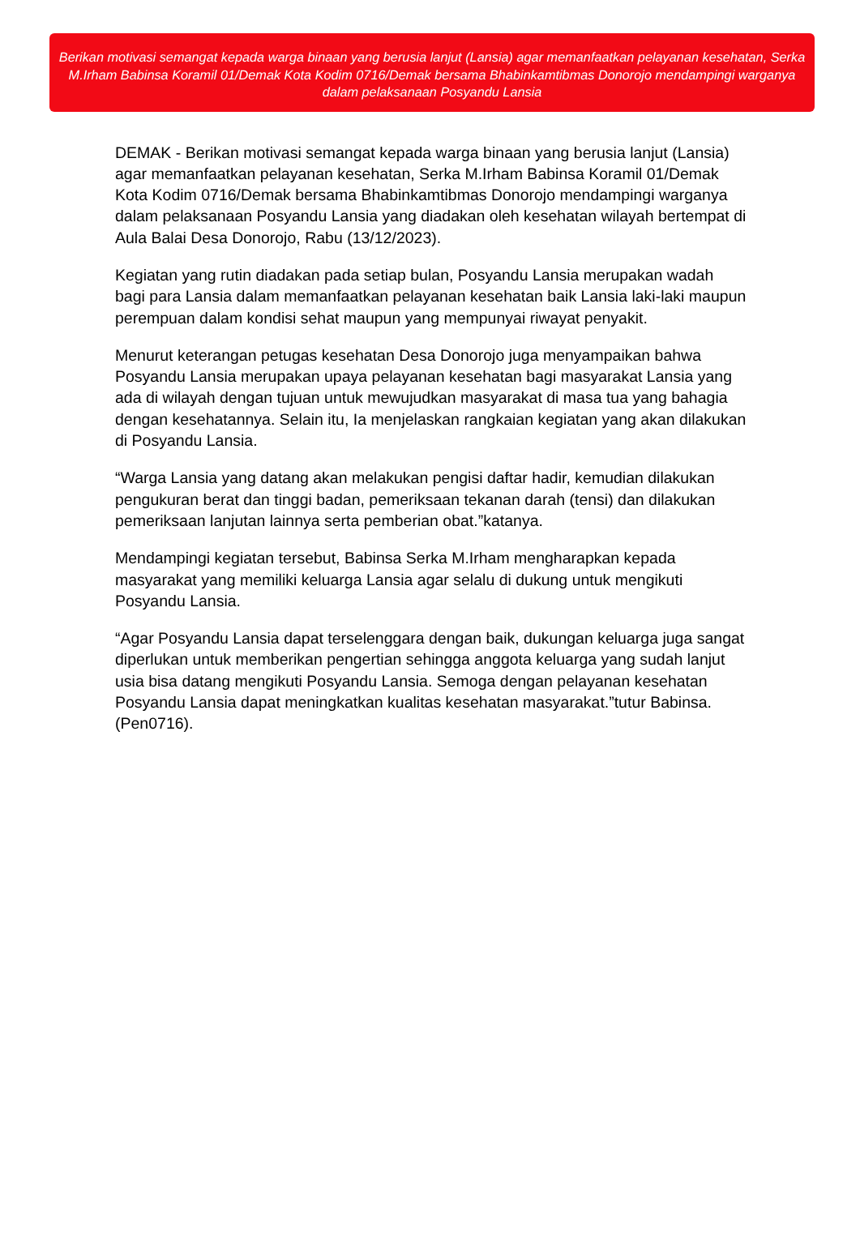Berikan motivasi semangat kepada warga binaan yang berusia lanjut (Lansia) agar memanfaatkan pelayanan kesehatan, Serka M.Irham Babinsa Koramil 01/Demak Kota Kodim 0716/Demak bersama Bhabinkamtibmas Donorojo mendampingi warganya dalam pelaksanaan Posyandu Lansia
DEMAK - Berikan motivasi semangat kepada warga binaan yang berusia lanjut (Lansia) agar memanfaatkan pelayanan kesehatan, Serka M.Irham Babinsa Koramil 01/Demak Kota Kodim 0716/Demak bersama Bhabinkamtibmas Donorojo mendampingi warganya dalam pelaksanaan Posyandu Lansia yang diadakan oleh kesehatan wilayah bertempat di Aula Balai Desa Donorojo, Rabu (13/12/2023).
Kegiatan yang rutin diadakan pada setiap bulan, Posyandu Lansia merupakan wadah bagi para Lansia dalam memanfaatkan pelayanan kesehatan baik Lansia laki-laki maupun perempuan dalam kondisi sehat maupun yang mempunyai riwayat penyakit.
Menurut keterangan petugas kesehatan Desa Donorojo juga menyampaikan bahwa Posyandu Lansia merupakan upaya pelayanan kesehatan bagi masyarakat Lansia yang ada di wilayah dengan tujuan untuk mewujudkan masyarakat di masa tua yang bahagia dengan kesehatannya. Selain itu, Ia menjelaskan rangkaian kegiatan yang akan dilakukan di Posyandu Lansia.
“Warga Lansia yang datang akan melakukan pengisi daftar hadir, kemudian dilakukan pengukuran berat dan tinggi badan, pemeriksaan tekanan darah (tensi) dan dilakukan pemeriksaan lanjutan lainnya serta pemberian obat.”katanya.
Mendampingi kegiatan tersebut, Babinsa Serka M.Irham mengharapkan kepada masyarakat yang memiliki keluarga Lansia agar selalu di dukung untuk mengikuti Posyandu Lansia.
“Agar Posyandu Lansia dapat terselenggara dengan baik, dukungan keluarga juga sangat diperlukan untuk memberikan pengertian sehingga anggota keluarga yang sudah lanjut usia bisa datang mengikuti Posyandu Lansia. Semoga dengan pelayanan kesehatan Posyandu Lansia dapat meningkatkan kualitas kesehatan masyarakat.”tutur Babinsa.(Pen0716).